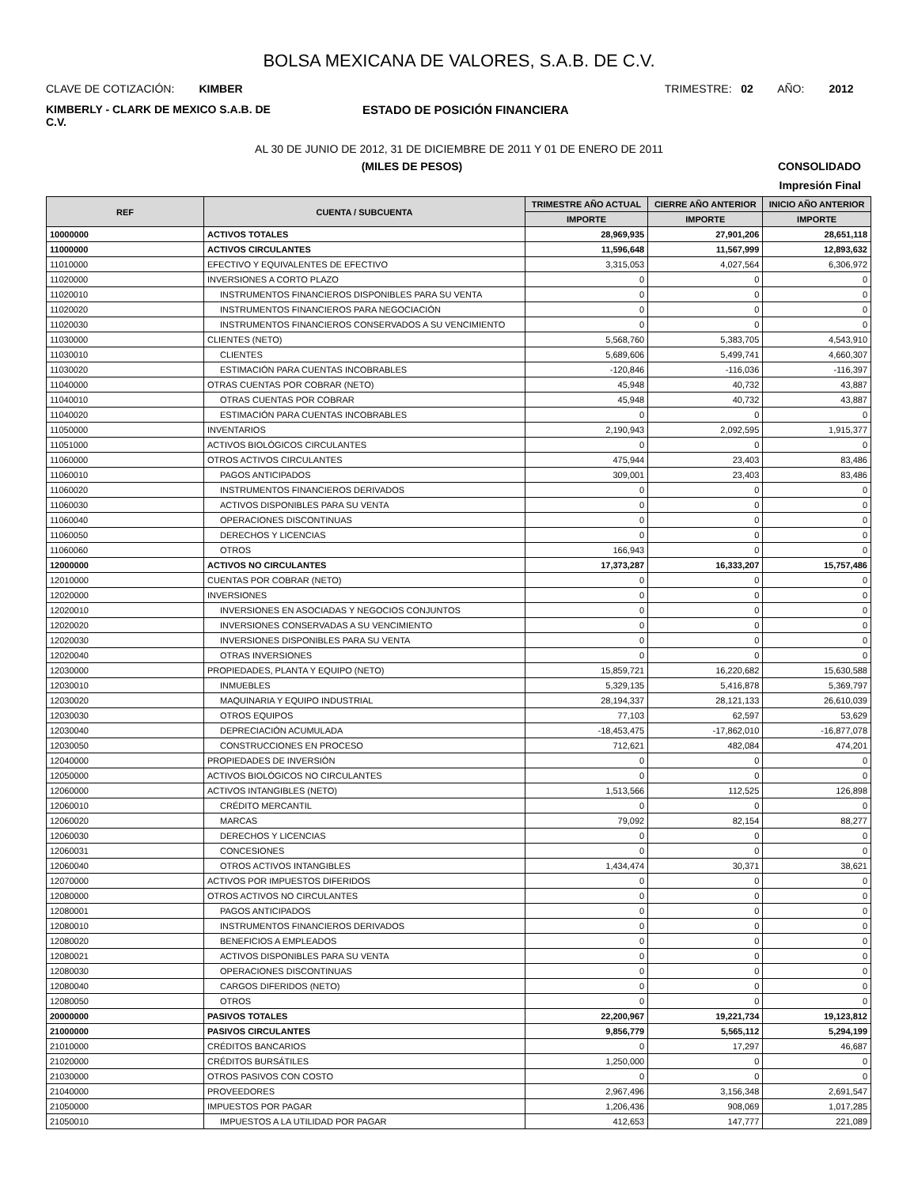BOLSA MEXICANA DE VALORES, S.A.B. DE C.V.
CLAVE DE COTIZACIÓN: KIMBER
TRIMESTRE: 02 AÑO: 2012
KIMBERLY - CLARK DE MEXICO S.A.B. DE C.V.
ESTADO DE POSICIÓN FINANCIERA
AL 30 DE JUNIO DE 2012, 31 DE DICIEMBRE DE 2011 Y 01 DE ENERO DE 2011
(MILES DE PESOS) CONSOLIDADO
Impresión Final
| REF | CUENTA / SUBCUENTA | TRIMESTRE AÑO ACTUAL | CIERRE AÑO ANTERIOR | INICIO AÑO ANTERIOR |
| --- | --- | --- | --- | --- |
| | | IMPORTE | IMPORTE | IMPORTE |
| 10000000 | ACTIVOS TOTALES | 28,969,935 | 27,901,206 | 28,651,118 |
| 11000000 | ACTIVOS CIRCULANTES | 11,596,648 | 11,567,999 | 12,893,632 |
| 11010000 | EFECTIVO Y EQUIVALENTES DE EFECTIVO | 3,315,053 | 4,027,564 | 6,306,972 |
| 11020000 | INVERSIONES A CORTO PLAZO | 0 | 0 | 0 |
| 11020010 | INSTRUMENTOS FINANCIEROS DISPONIBLES PARA SU VENTA | 0 | 0 | 0 |
| 11020020 | INSTRUMENTOS FINANCIEROS PARA NEGOCIACIÓN | 0 | 0 | 0 |
| 11020030 | INSTRUMENTOS FINANCIEROS CONSERVADOS A SU VENCIMIENTO | 0 | 0 | 0 |
| 11030000 | CLIENTES (NETO) | 5,568,760 | 5,383,705 | 4,543,910 |
| 11030010 | CLIENTES | 5,689,606 | 5,499,741 | 4,660,307 |
| 11030020 | ESTIMACIÓN PARA CUENTAS INCOBRABLES | -120,846 | -116,036 | -116,397 |
| 11040000 | OTRAS CUENTAS POR COBRAR (NETO) | 45,948 | 40,732 | 43,887 |
| 11040010 | OTRAS CUENTAS POR COBRAR | 45,948 | 40,732 | 43,887 |
| 11040020 | ESTIMACIÓN PARA CUENTAS INCOBRABLES | 0 | 0 | 0 |
| 11050000 | INVENTARIOS | 2,190,943 | 2,092,595 | 1,915,377 |
| 11051000 | ACTIVOS BIOLÓGICOS CIRCULANTES | 0 | 0 | 0 |
| 11060000 | OTROS ACTIVOS CIRCULANTES | 475,944 | 23,403 | 83,486 |
| 11060010 | PAGOS ANTICIPADOS | 309,001 | 23,403 | 83,486 |
| 11060020 | INSTRUMENTOS FINANCIEROS DERIVADOS | 0 | 0 | 0 |
| 11060030 | ACTIVOS DISPONIBLES PARA SU VENTA | 0 | 0 | 0 |
| 11060040 | OPERACIONES DISCONTINUAS | 0 | 0 | 0 |
| 11060050 | DERECHOS Y LICENCIAS | 0 | 0 | 0 |
| 11060060 | OTROS | 166,943 | 0 | 0 |
| 12000000 | ACTIVOS NO CIRCULANTES | 17,373,287 | 16,333,207 | 15,757,486 |
| 12010000 | CUENTAS POR COBRAR (NETO) | 0 | 0 | 0 |
| 12020000 | INVERSIONES | 0 | 0 | 0 |
| 12020010 | INVERSIONES EN ASOCIADAS Y NEGOCIOS CONJUNTOS | 0 | 0 | 0 |
| 12020020 | INVERSIONES CONSERVADAS A SU VENCIMIENTO | 0 | 0 | 0 |
| 12020030 | INVERSIONES DISPONIBLES PARA SU VENTA | 0 | 0 | 0 |
| 12020040 | OTRAS INVERSIONES | 0 | 0 | 0 |
| 12030000 | PROPIEDADES, PLANTA Y EQUIPO (NETO) | 15,859,721 | 16,220,682 | 15,630,588 |
| 12030010 | INMUEBLES | 5,329,135 | 5,416,878 | 5,369,797 |
| 12030020 | MAQUINARIA Y EQUIPO INDUSTRIAL | 28,194,337 | 28,121,133 | 26,610,039 |
| 12030030 | OTROS EQUIPOS | 77,103 | 62,597 | 53,629 |
| 12030040 | DEPRECIACIÓN ACUMULADA | -18,453,475 | -17,862,010 | -16,877,078 |
| 12030050 | CONSTRUCCIONES EN PROCESO | 712,621 | 482,084 | 474,201 |
| 12040000 | PROPIEDADES DE INVERSIÓN | 0 | 0 | 0 |
| 12050000 | ACTIVOS BIOLÓGICOS NO CIRCULANTES | 0 | 0 | 0 |
| 12060000 | ACTIVOS INTANGIBLES (NETO) | 1,513,566 | 112,525 | 126,898 |
| 12060010 | CRÉDITO MERCANTIL | 0 | 0 | 0 |
| 12060020 | MARCAS | 79,092 | 82,154 | 88,277 |
| 12060030 | DERECHOS Y LICENCIAS | 0 | 0 | 0 |
| 12060031 | CONCESIONES | 0 | 0 | 0 |
| 12060040 | OTROS ACTIVOS INTANGIBLES | 1,434,474 | 30,371 | 38,621 |
| 12070000 | ACTIVOS POR IMPUESTOS DIFERIDOS | 0 | 0 | 0 |
| 12080000 | OTROS ACTIVOS NO CIRCULANTES | 0 | 0 | 0 |
| 12080001 | PAGOS ANTICIPADOS | 0 | 0 | 0 |
| 12080010 | INSTRUMENTOS FINANCIEROS DERIVADOS | 0 | 0 | 0 |
| 12080020 | BENEFICIOS A EMPLEADOS | 0 | 0 | 0 |
| 12080021 | ACTIVOS DISPONIBLES PARA SU VENTA | 0 | 0 | 0 |
| 12080030 | OPERACIONES DISCONTINUAS | 0 | 0 | 0 |
| 12080040 | CARGOS DIFERIDOS (NETO) | 0 | 0 | 0 |
| 12080050 | OTROS | 0 | 0 | 0 |
| 20000000 | PASIVOS TOTALES | 22,200,967 | 19,221,734 | 19,123,812 |
| 21000000 | PASIVOS CIRCULANTES | 9,856,779 | 5,565,112 | 5,294,199 |
| 21010000 | CRÉDITOS BANCARIOS | 0 | 17,297 | 46,687 |
| 21020000 | CRÉDITOS BURSÁTILES | 1,250,000 | 0 | 0 |
| 21030000 | OTROS PASIVOS CON COSTO | 0 | 0 | 0 |
| 21040000 | PROVEEDORES | 2,967,496 | 3,156,348 | 2,691,547 |
| 21050000 | IMPUESTOS POR PAGAR | 1,206,436 | 908,069 | 1,017,285 |
| 21050010 | IMPUESTOS A LA UTILIDAD POR PAGAR | 412,653 | 147,777 | 221,089 |